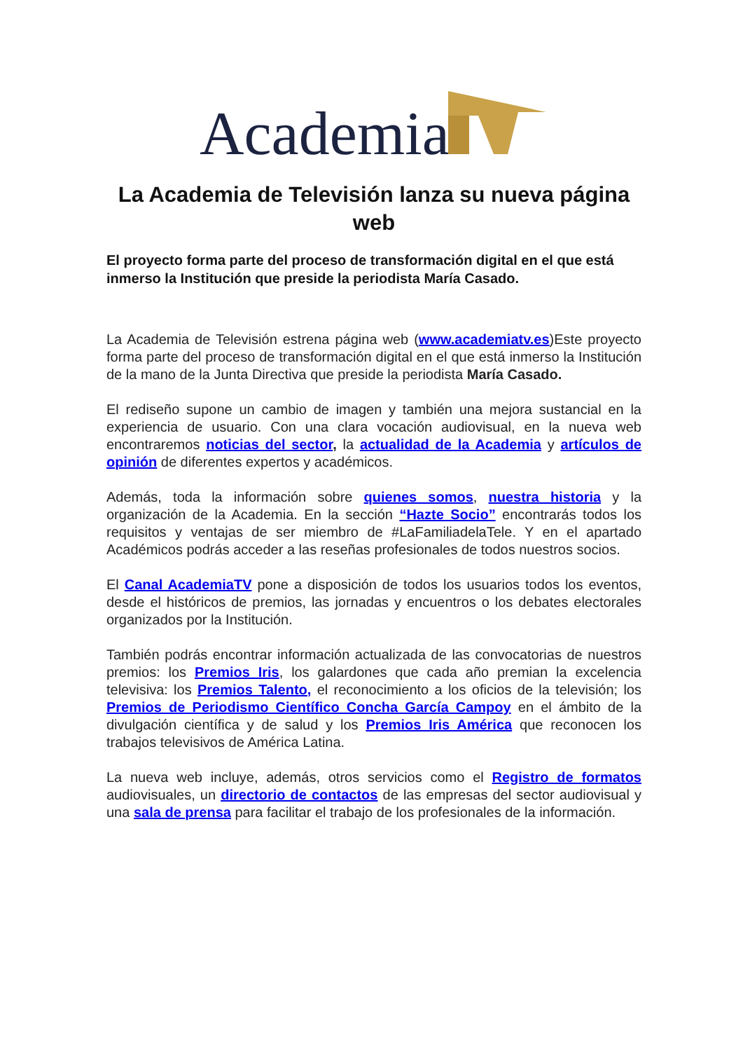Academia
La Academia de Televisión lanza su nueva página web
El proyecto forma parte del proceso de transformación digital en el que está inmerso la Institución que preside la periodista María Casado.
La Academia de Televisión estrena página web (www.academiatv.es)Este proyecto forma parte del proceso de transformación digital en el que está inmerso la Institución de la mano de la Junta Directiva que preside la periodista María Casado.
El rediseño supone un cambio de imagen y también una mejora sustancial en la experiencia de usuario. Con una clara vocación audiovisual, en la nueva web encontraremos noticias del sector, la actualidad de la Academia y artículos de opinión de diferentes expertos y académicos.
Además, toda la información sobre quienes somos, nuestra historia y la organización de la Academia. En la sección “Hazte Socio” encontrarás todos los requisitos y ventajas de ser miembro de #LaFamiliadelaTele. Y en el apartado Académicos podrás acceder a las reseñas profesionales de todos nuestros socios.
El Canal AcademiaTV pone a disposición de todos los usuarios todos los eventos, desde el históricos de premios, las jornadas y encuentros o los debates electorales organizados por la Institución.
También podrás encontrar información actualizada de las convocatorias de nuestros premios: los Premios Iris, los galardones que cada año premian la excelencia televisiva: los Premios Talento, el reconocimiento a los oficios de la televisión; los Premios de Periodismo Científico Concha García Campoy en el ámbito de la divulgación científica y de salud y los Premios Iris América que reconocen los trabajos televisivos de América Latina.
La nueva web incluye, además, otros servicios como el Registro de formatos audiovisuales, un directorio de contactos de las empresas del sector audiovisual y una sala de prensa para facilitar el trabajo de los profesionales de la información.